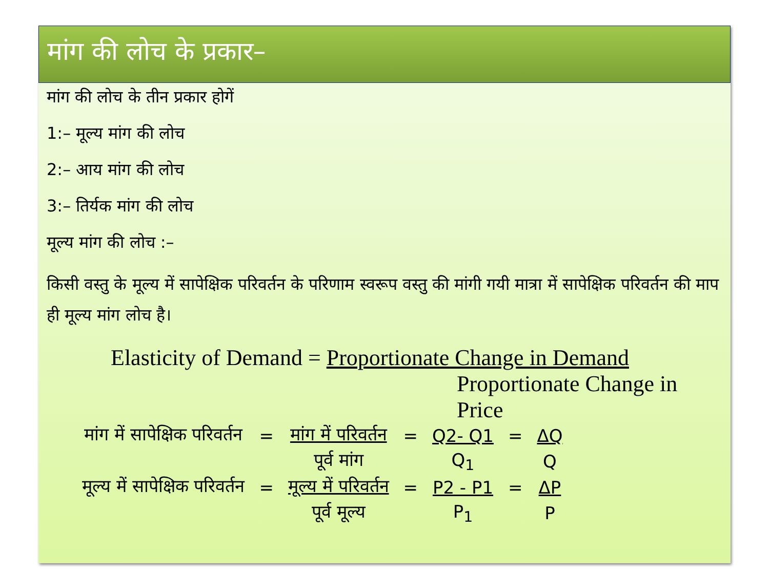मांग की लोच के प्रकार–
मांग की लोच के तीन प्रकार होगें
1:– मूल्य मांग की लोच
2:– आय मांग की लोच
3:– तिर्यक मांग की लोच
मूल्य मांग की लोच :–
किसी वस्तु के मूल्य में सापेक्षिक परिवर्तन के परिणाम स्वरूप वस्तु की मांगी गयी मात्रा में सापेक्षिक परिवर्तन की माप ही मूल्य मांग लोच है।
Elasticity of Demand = Proportionate Change in Demand
Proportionate Change in Price
| मांग में सापेक्षिक परिवर्तन | = | मांग में परिवर्तन | = | Q2- Q1 | = | ΔQ |
| | | पूर्व मांग | | Q<sub>1</sub> | | Q |
| मूल्य में सापेक्षिक परिवर्तन | = | मूल्य में परिवर्तन | = | P2 - P1 | = | ΔP |
| | | पूर्व मूल्य | | P<sub>1</sub> | | P |